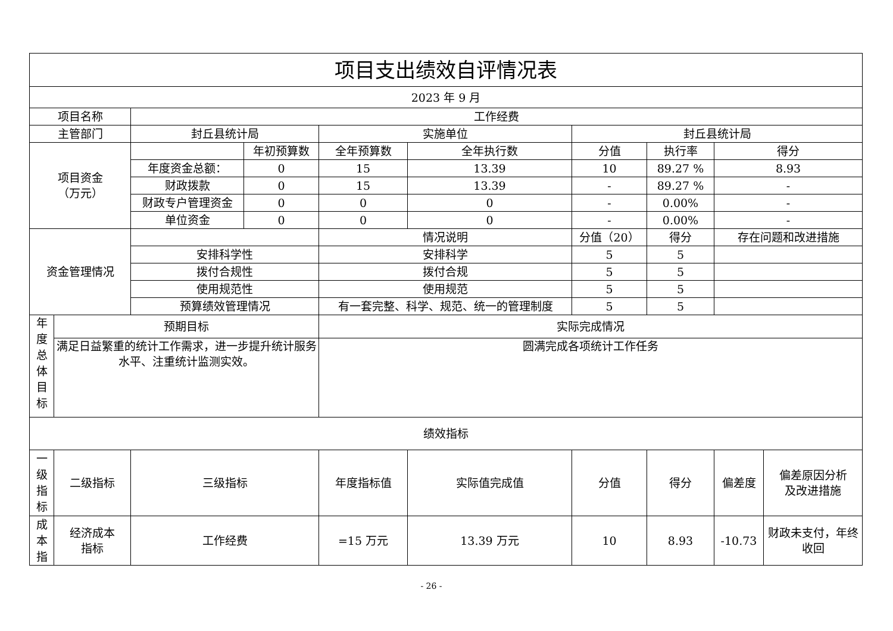| 项目支出绩效自评情况表 | | | | | | | | | |
| --- | --- | --- | --- | --- | --- | --- | --- | --- | --- |
| 2023 年 9 月 | | | | | | | | | |
| 项目名称 | | 工作经费 | | | | | | | |
| 主管部门 | | 封丘县统计局 | | 实施单位 | | 封丘县统计局 | | | |
| 项目资金 （万元） | | | 年初预算数 | 全年预算数 | 全年执行数 | 分值 | 执行率 | 得分 | |
| | | 年度资金总额： | 0 | 15 | 13.39 | 10 | 89.27 % | 8.93 | |
| | | 财政拨款 | 0 | 15 | 13.39 | - | 89.27 % | - | |
| | | 财政专户管理资金 | 0 | 0 | 0 | - | 0.00% | - | |
| | | 单位资金 | 0 | 0 | 0 | - | 0.00% | - | |
| 资金管理情况 | | | | 情况说明 | | 分值（20） | 得分 | 存在问题和改进措施 | |
| | | 安排科学性 | | 安排科学 | | 5 | 5 | | |
| | | 拨付合规性 | | 拨付合规 | | 5 | 5 | | |
| | | 使用规范性 | | 使用规范 | | 5 | 5 | | |
| | | 预算绩效管理情况 | | 有一套完整、科学、规范、统一的管理制度 | | 5 | 5 | | |
| 年 度 总 体 目 标 | 预期目标 | | | 实际完成情况 | | | | | |
| | 满足日益繁重的统计工作需求，进一步提升统计服务水平、注重统计监测实效。 | | | 圆满完成各项统计工作任务 | | | | | |
| 绩效指标 | | | | | | | | | |
| 一 级 指 标 | 二级指标 | 三级指标 | | 年度指标值 | 实际值完成值 | 分值 | 得分 | 偏差度 | 偏差原因分析 及改进措施 |
| 成 本 指 | 经济成本 指标 | 工作经费 | | =15 万元 | 13.39 万元 | 10 | 8.93 | -10.73 | 财政未支付，年终收回 |
- 26 -